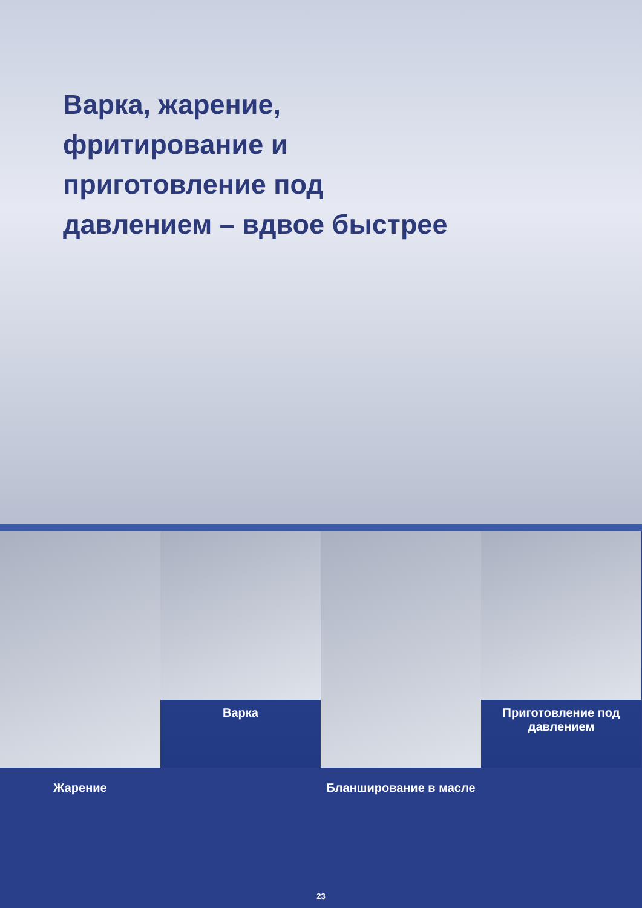Варка, жарение, фритирование и приготовление под давлением – вдвое быстрее
Варка Приготовление под давлением
Жарение Бланширование в масле
23